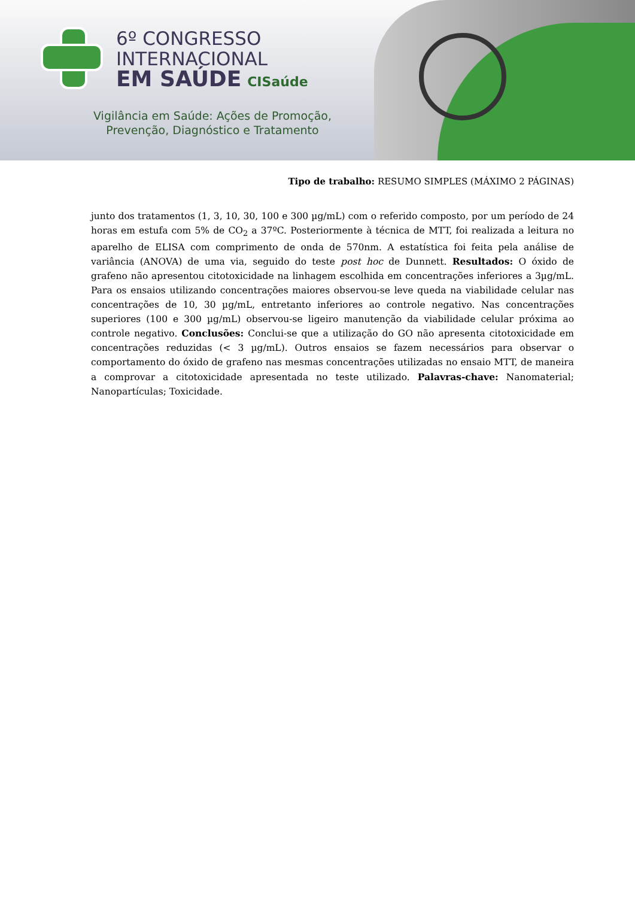6º CONGRESSO
INTERNACIONAL
EM SAÚDE CISaúde
Vigilância em Saúde: Ações de Promoção,
Prevenção, Diagnóstico e Tratamento
Tipo de trabalho: RESUMO SIMPLES (MÁXIMO 2 PÁGINAS)
junto dos tratamentos (1, 3, 10, 30, 100 e 300 µg/mL) com o referido composto, por um período de 24 horas em estufa com 5% de CO<sub>2</sub> a 37ºC. Posteriormente à técnica de MTT, foi realizada a leitura no aparelho de ELISA com comprimento de onda de 570nm. A estatística foi feita pela análise de variância (ANOVA) de uma via, seguido do teste post hoc de Dunnett. Resultados: O óxido de grafeno não apresentou citotoxicidade na linhagem escolhida em concentrações inferiores a 3µg/mL. Para os ensaios utilizando concentrações maiores observou-se leve queda na viabilidade celular nas concentrações de 10, 30 µg/mL, entretanto inferiores ao controle negativo. Nas concentrações superiores (100 e 300 µg/mL) observou-se ligeiro manutenção da viabilidade celular próxima ao controle negativo. Conclusões: Conclui-se que a utilização do GO não apresenta citotoxicidade em concentrações reduzidas (< 3 µg/mL). Outros ensaios se fazem necessários para observar o comportamento do óxido de grafeno nas mesmas concentrações utilizadas no ensaio MTT, de maneira a comprovar a citotoxicidade apresentada no teste utilizado. Palavras-chave: Nanomaterial; Nanopartículas; Toxicidade.